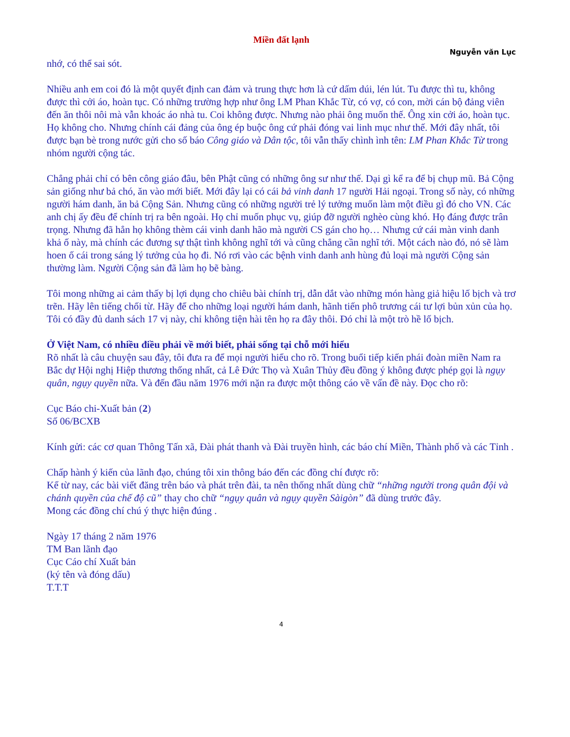Miền đất lạnh
Nguyễn văn Lục
nhớ, có thể sai sót.
Nhiều anh em coi đó là một quyết định can đảm và trung thực hơn là cứ dấm dúi, lén lút. Tu được thì tu, không được thì cởi áo, hoàn tục. Có những trường hợp như ông LM Phan Khắc Từ, có vợ, có con, mời cán bộ đảng viên đến ăn thôi nôi mà vẫn khoác áo nhà tu. Coi không được. Nhưng nào phải ông muốn thế. Ông xin cởi áo, hoàn tục. Họ không cho. Nhưng chính cái đảng của ông ép buộc ông cứ phải đóng vai linh mục như thế. Mới đây nhất, tôi được bạn bè trong nước gửi cho số báo Công giáo và Dân tộc, tôi vẫn thấy chình ình tên: LM Phan Khắc Từ trong nhóm người cộng tác.
Chẳng phải chỉ có bên công giáo đâu, bên Phật cũng có những ông sư như thế. Dại gì kể ra để bị chụp mũ. Bả Cộng sản giống như bả chó, ăn vào mới biết. Mới đây lại có cái bả vinh danh 17 người Hải ngoại. Trong số này, có những người hám danh, ăn bả Cộng Sản. Nhưng cũng có những người trẻ lý tưởng muốn làm một điều gì đó cho VN. Các anh chị ấy đều để chính trị ra bên ngoài. Họ chỉ muốn phục vụ, giúp đỡ người nghèo cùng khó. Họ đáng được trân trọng. Nhưng đã hẳn họ không thèm cái vinh danh hão mà người CS gán cho họ… Nhưng cứ cái màn vinh danh khả ố này, mà chính các đương sự thật tình không nghĩ tới và cũng chẳng cần nghĩ tới. Một cách nào đó, nó sẽ làm hoen ố cái trong sáng lý tưởng của họ đi. Nó rơi vào các bệnh vinh danh anh hùng đủ loại mà người Cộng sản thường làm. Người Cộng sản đã làm họ bẽ bàng.
Tôi mong những ai cảm thấy bị lợi dụng cho chiêu bài chính trị, dẫn dắt vào những món hàng giả hiệu lố bịch và trơ trẽn. Hãy lên tiếng chối từ. Hãy để cho những loại người hám danh, hãnh tiến phô trương cái tư lợi bủn xủn của họ. Tôi có đầy đủ danh sách 17 vị này, chỉ không tiện hài tên họ ra đây thôi. Đó chỉ là một trò hề lố bịch.
Ở Việt Nam, có nhiều điều phải về mới biết, phải sống tại chỗ mới hiểu
Rõ nhất là câu chuyện sau đây, tôi đưa ra để mọi người hiểu cho rõ. Trong buổi tiếp kiến phái đoàn miền Nam ra Bắc dự Hội nghị Hiệp thương thống nhất, cả Lê Đức Thọ và Xuân Thủy đều đồng ý không được phép gọi là ngụy quân, ngụy quyền nữa. Và đến đầu năm 1976 mới nặn ra được một thông cáo về vấn đề này. Đọc cho rõ:
Cục Báo chi-Xuất bản (2)
Số 06/BCXB
Kính gửi: các cơ quan Thông Tấn xã, Đài phát thanh và Đài truyền hình, các báo chí Miền, Thành phố và các Tỉnh .
Chấp hành ý kiến của lãnh đạo, chúng tôi xin thông báo đến các đồng chí được rõ:
Kể từ nay, các bài viết đăng trên báo và phát trên đài, ta nên thống nhất dùng chữ “những người trong quân đội và chánh quyền của chế độ cũ” thay cho chữ “ngụy quân và ngụy quyền Sàigòn” đã dùng trước đây.
Mong các đồng chí chú ý thực hiện đúng .
Ngày 17 tháng 2 năm 1976
TM Ban lãnh đạo
Cục Cáo chí Xuất bản
(ký tên và đóng dấu)
T.T.T
4